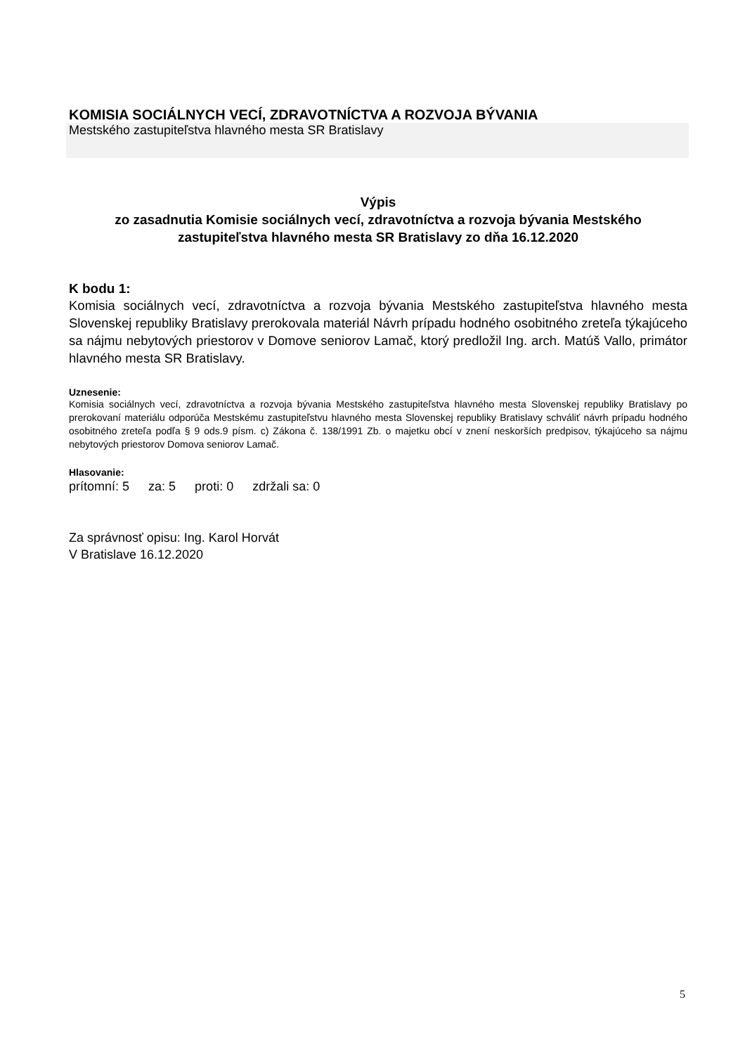KOMISIA SOCIÁLNYCH VECÍ, ZDRAVOTNÍCTVA A ROZVOJA BÝVANIA
Mestského zastupiteľstva hlavného mesta SR Bratislavy
Výpis
zo zasadnutia Komisie sociálnych vecí, zdravotníctva a rozvoja bývania Mestského zastupiteľstva hlavného mesta SR Bratislavy zo dňa 16.12.2020
K bodu 1:
Komisia sociálnych vecí, zdravotníctva a rozvoja bývania Mestského zastupiteľstva hlavného mesta Slovenskej republiky Bratislavy prerokovala materiál Návrh prípadu hodného osobitného zreteľa týkajúceho sa nájmu nebytových priestorov v Domove seniorov Lamač, ktorý predložil Ing. arch. Matúš Vallo, primátor hlavného mesta SR Bratislavy.
Uznesenie:
Komisia sociálnych vecí, zdravotníctva a rozvoja bývania Mestského zastupiteľstva hlavného mesta Slovenskej republiky Bratislavy po prerokovaní materiálu odporúča Mestskému zastupiteľstvu hlavného mesta Slovenskej republiky Bratislavy schváliť návrh prípadu hodného osobitného zreteľa podľa § 9 ods.9 písm. c) Zákona č. 138/1991 Zb. o majetku obcí v znení neskorších predpisov, týkajúceho sa nájmu nebytových priestorov Domova seniorov Lamač.
Hlasovanie:
prítomní: 5 za: 5 proti: 0 zdržali sa: 0
Za správnosť opisu: Ing. Karol Horvát
V Bratislave 16.12.2020
5